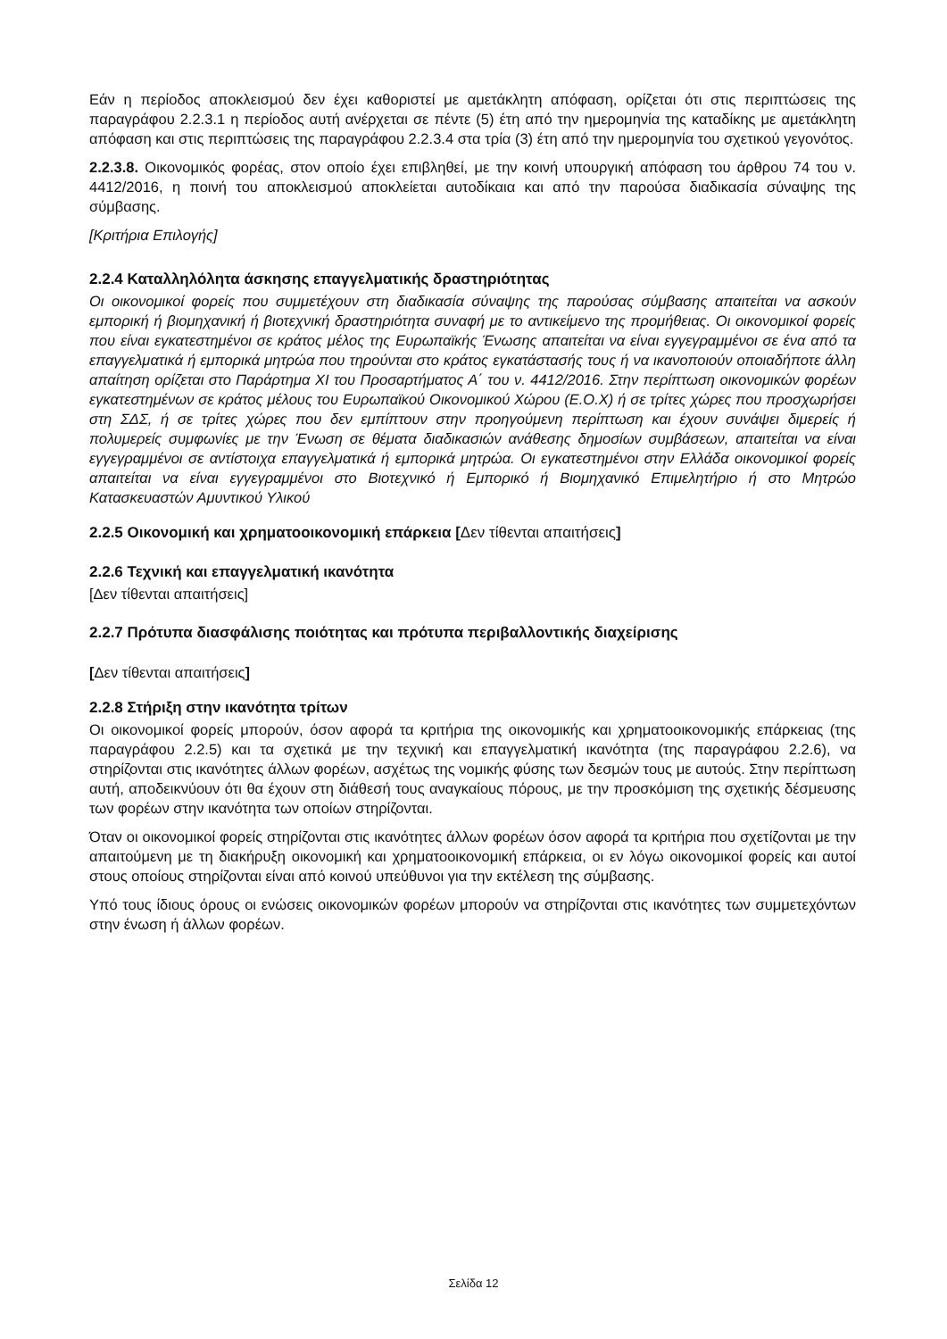Εάν η περίοδος αποκλεισμού δεν έχει καθοριστεί με αμετάκλητη απόφαση, ορίζεται ότι στις περιπτώσεις της παραγράφου 2.2.3.1 η περίοδος αυτή ανέρχεται σε πέντε (5) έτη από την ημερομηνία της καταδίκης με αμετάκλητη απόφαση και στις περιπτώσεις της παραγράφου 2.2.3.4 στα τρία (3) έτη από την ημερομηνία του σχετικού γεγονότος.
2.2.3.8. Οικονομικός φορέας, στον οποίο έχει επιβληθεί, με την κοινή υπουργική απόφαση του άρθρου 74 του ν. 4412/2016, η ποινή του αποκλεισμού αποκλείεται αυτοδίκαια και από την παρούσα διαδικασία σύναψης της σύμβασης.
[Κριτήρια Επιλογής]
2.2.4 Καταλληλόλητα άσκησης επαγγελματικής δραστηριότητας
Οι οικονομικοί φορείς που συμμετέχουν στη διαδικασία σύναψης της παρούσας σύμβασης απαιτείται να ασκούν εμπορική ή βιομηχανική ή βιοτεχνική δραστηριότητα συναφή με το αντικείμενο της προμήθειας. Οι οικονομικοί φορείς που είναι εγκατεστημένοι σε κράτος μέλος της Ευρωπαϊκής Ένωσης απαιτείται να είναι εγγεγραμμένοι σε ένα από τα επαγγελματικά ή εμπορικά μητρώα που τηρούνται στο κράτος εγκατάστασής τους ή να ικανοποιούν οποιαδήποτε άλλη απαίτηση ορίζεται στο Παράρτημα XI του Προσαρτήματος Α΄ του ν. 4412/2016. Στην περίπτωση οικονομικών φορέων εγκατεστημένων σε κράτος μέλους του Ευρωπαϊκού Οικονομικού Χώρου (Ε.Ο.Χ) ή σε τρίτες χώρες που προσχωρήσει στη ΣΔΣ, ή σε τρίτες χώρες που δεν εμπίπτουν στην προηγούμενη περίπτωση και έχουν συνάψει διμερείς ή πολυμερείς συμφωνίες με την Ένωση σε θέματα διαδικασιών ανάθεσης δημοσίων συμβάσεων, απαιτείται να είναι εγγεγραμμένοι σε αντίστοιχα επαγγελματικά ή εμπορικά μητρώα. Οι εγκατεστημένοι στην Ελλάδα οικονομικοί φορείς απαιτείται να είναι εγγεγραμμένοι στο Βιοτεχνικό ή Εμπορικό ή Βιομηχανικό Επιμελητήριο ή στο Μητρώο Κατασκευαστών Αμυντικού Υλικού
2.2.5 Οικονομική και χρηματοοικονομική επάρκεια [Δεν τίθενται απαιτήσεις]
2.2.6 Τεχνική και επαγγελματική ικανότητα
[Δεν τίθενται απαιτήσεις]
2.2.7 Πρότυπα διασφάλισης ποιότητας και πρότυπα περιβαλλοντικής διαχείρισης
[Δεν τίθενται απαιτήσεις]
2.2.8 Στήριξη στην ικανότητα τρίτων
Οι οικονομικοί φορείς μπορούν, όσον αφορά τα κριτήρια της οικονομικής και χρηματοοικονομικής επάρκειας (της παραγράφου 2.2.5) και τα σχετικά με την τεχνική και επαγγελματική ικανότητα (της παραγράφου 2.2.6), να στηρίζονται στις ικανότητες άλλων φορέων, ασχέτως της νομικής φύσης των δεσμών τους με αυτούς. Στην περίπτωση αυτή, αποδεικνύουν ότι θα έχουν στη διάθεσή τους αναγκαίους πόρους, με την προσκόμιση της σχετικής δέσμευσης των φορέων στην ικανότητα των οποίων στηρίζονται.
Όταν οι οικονομικοί φορείς στηρίζονται στις ικανότητες άλλων φορέων όσον αφορά τα κριτήρια που σχετίζονται με την απαιτούμενη με τη διακήρυξη οικονομική και χρηματοοικονομική επάρκεια, οι εν λόγω οικονομικοί φορείς και αυτοί στους οποίους στηρίζονται είναι από κοινού υπεύθυνοι για την εκτέλεση της σύμβασης.
Υπό τους ίδιους όρους οι ενώσεις οικονομικών φορέων μπορούν να στηρίζονται στις ικανότητες των συμμετεχόντων στην ένωση ή άλλων φορέων.
Σελίδα 12